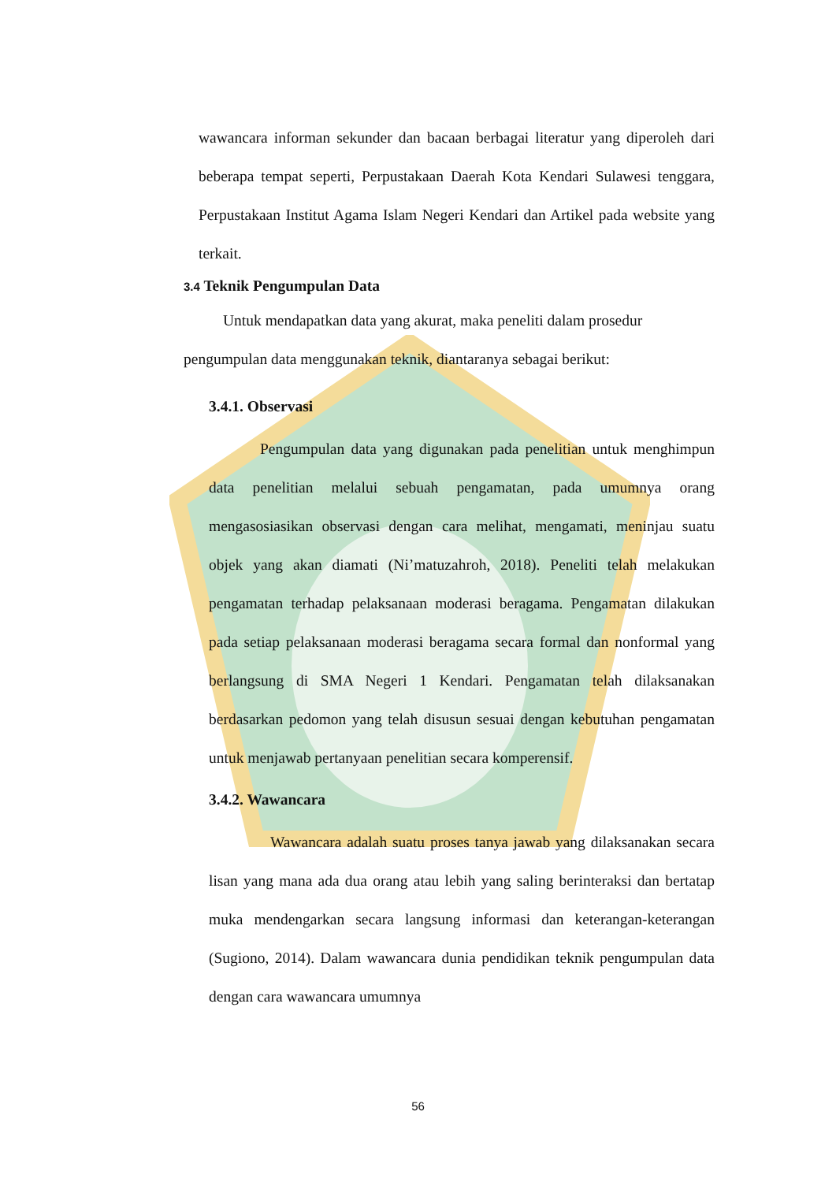wawancara informan sekunder dan bacaan berbagai literatur yang diperoleh dari beberapa tempat seperti, Perpustakaan Daerah Kota Kendari Sulawesi tenggara, Perpustakaan Institut Agama Islam Negeri Kendari dan Artikel pada website yang terkait.
3.4 Teknik Pengumpulan Data
Untuk mendapatkan data yang akurat, maka peneliti dalam prosedur pengumpulan data menggunakan teknik, diantaranya sebagai berikut:
3.4.1. Observasi
Pengumpulan data yang digunakan pada penelitian untuk menghimpun data penelitian melalui sebuah pengamatan, pada umumnya orang mengasosiasikan observasi dengan cara melihat, mengamati, meninjau suatu objek yang akan diamati (Ni’matuzahroh, 2018). Peneliti telah melakukan pengamatan terhadap pelaksanaan moderasi beragama. Pengamatan dilakukan pada setiap pelaksanaan moderasi beragama secara formal dan nonformal yang berlangsung di SMA Negeri 1 Kendari. Pengamatan telah dilaksanakan berdasarkan pedomon yang telah disusun sesuai dengan kebutuhan pengamatan untuk menjawab pertanyaan penelitian secara komperensif.
3.4.2. Wawancara
Wawancara adalah suatu proses tanya jawab yang dilaksanakan secara lisan yang mana ada dua orang atau lebih yang saling berinteraksi dan bertatap muka mendengarkan secara langsung informasi dan keterangan-keterangan (Sugiono, 2014). Dalam wawancara dunia pendidikan teknik pengumpulan data dengan cara wawancara umumnya
56